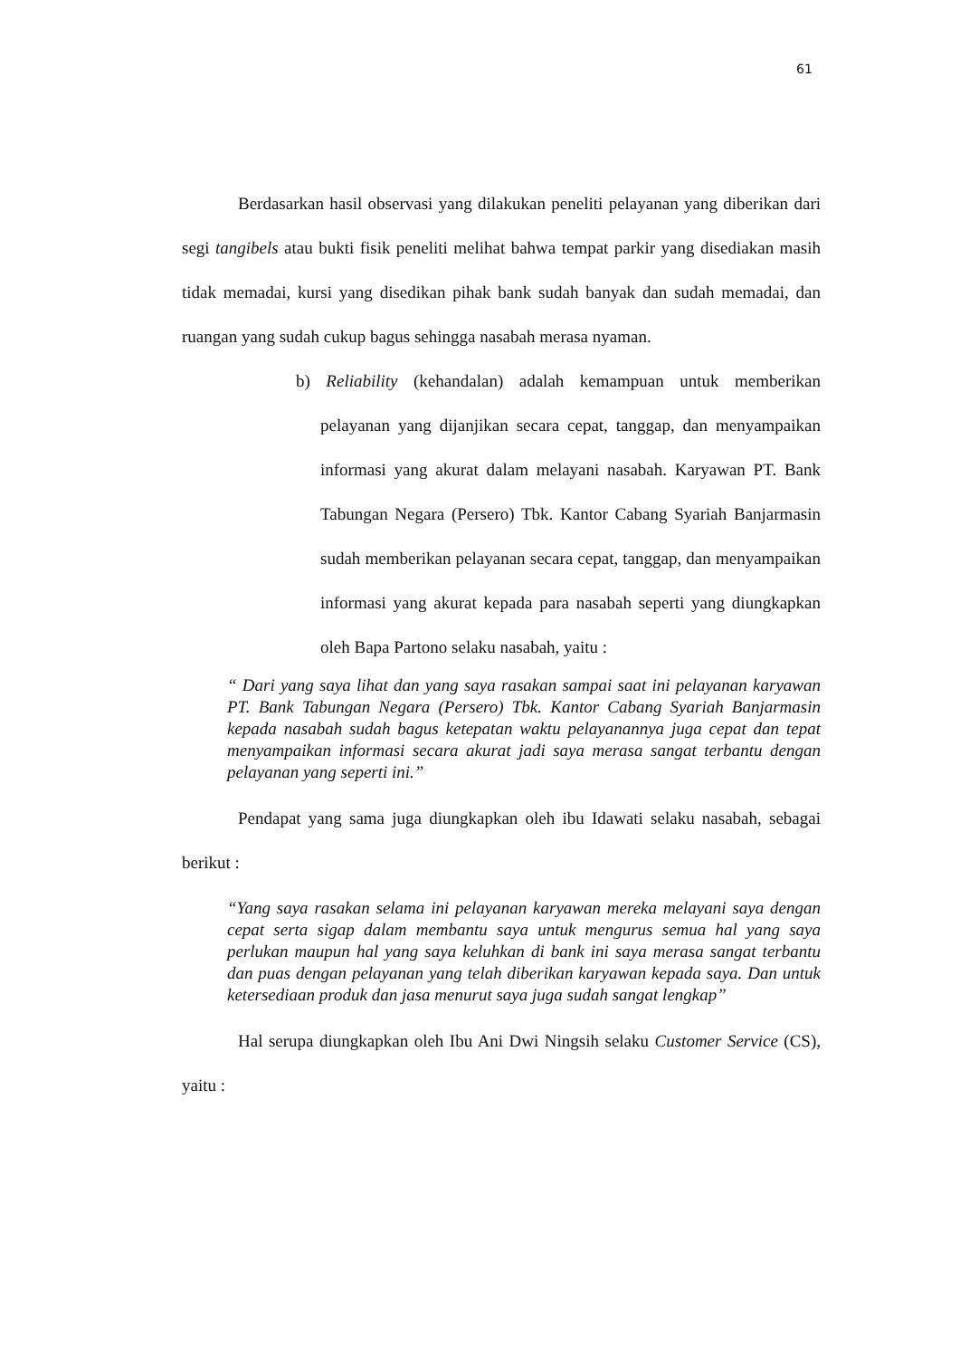61
Berdasarkan hasil observasi yang dilakukan peneliti pelayanan yang diberikan dari segi tangibels atau bukti fisik peneliti melihat bahwa tempat parkir yang disediakan masih tidak memadai, kursi yang disedikan pihak bank sudah banyak dan sudah memadai, dan ruangan yang sudah cukup bagus sehingga nasabah merasa nyaman.
b) Reliability (kehandalan) adalah kemampuan untuk memberikan pelayanan yang dijanjikan secara cepat, tanggap, dan menyampaikan informasi yang akurat dalam melayani nasabah. Karyawan PT. Bank Tabungan Negara (Persero) Tbk. Kantor Cabang Syariah Banjarmasin sudah memberikan pelayanan secara cepat, tanggap, dan menyampaikan informasi yang akurat kepada para nasabah seperti yang diungkapkan oleh Bapa Partono selaku nasabah, yaitu :
“ Dari yang saya lihat dan yang saya rasakan sampai saat ini pelayanan karyawan PT. Bank Tabungan Negara (Persero) Tbk. Kantor Cabang Syariah Banjarmasin kepada nasabah sudah bagus ketepatan waktu pelayanannya juga cepat dan tepat menyampaikan informasi secara akurat jadi saya merasa sangat terbantu dengan pelayanan yang seperti ini.”
Pendapat yang sama juga diungkapkan oleh ibu Idawati selaku nasabah, sebagai berikut :
“Yang saya rasakan selama ini pelayanan karyawan mereka melayani saya dengan cepat serta sigap dalam membantu saya untuk mengurus semua hal yang saya perlukan maupun hal yang saya keluhkan di bank ini saya merasa sangat terbantu dan puas dengan pelayanan yang telah diberikan karyawan kepada saya. Dan untuk ketersediaan produk dan jasa menurut saya juga sudah sangat lengkap”
Hal serupa diungkapkan oleh Ibu Ani Dwi Ningsih selaku Customer Service (CS), yaitu :